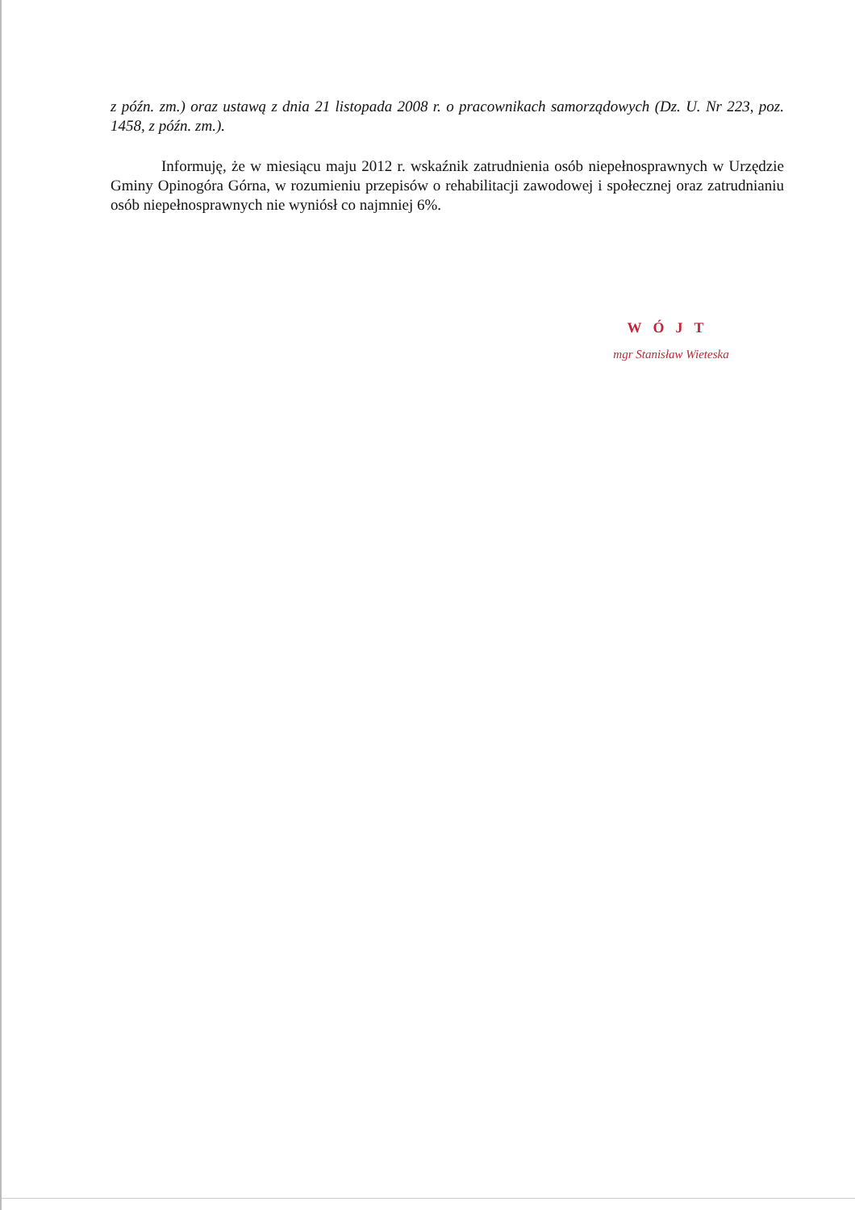z późn. zm.) oraz ustawą z dnia 21 listopada 2008 r. o pracownikach samorządowych (Dz. U. Nr 223, poz. 1458, z późn. zm.).
Informuję, że w miesiącu maju 2012 r. wskaźnik zatrudnienia osób niepełnosprawnych w Urzędzie Gminy Opinogóra Górna, w rozumieniu przepisów o rehabilitacji zawodowej i społecznej oraz zatrudnianiu osób niepełnosprawnych nie wyniósł co najmniej 6%.
WÓJT
mgr Stanisław Wieteska